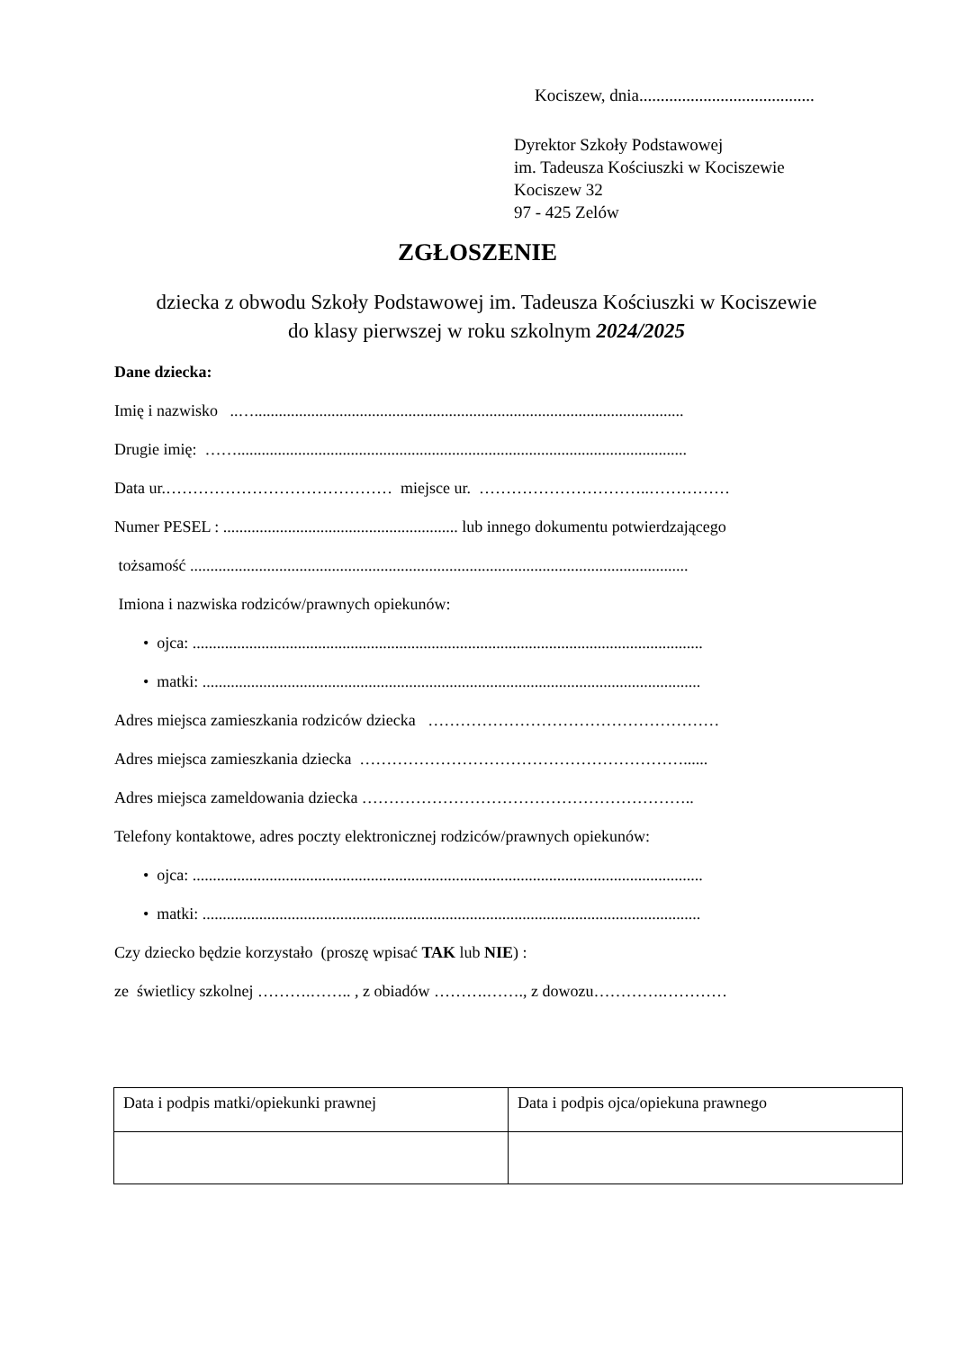Kociszew, dnia.........................................
Dyrektor Szkoły Podstawowej
im. Tadeusza Kościuszki w Kociszewie
Kociszew 32
97 - 425 Zelów
ZGŁOSZENIE
dziecka z obwodu Szkoły Podstawowej im. Tadeusza Kościuszki w Kociszewie
do klasy pierwszej w roku szkolnym 2024/2025
Dane dziecka:
Imię i nazwisko ..…..........................................................................................................
Drugie imię: ……...............................................................................................................
Data ur.…………………………………… miejsce ur. …………………………..……………
Numer PESEL : .......................................................... lub innego dokumentu potwierdzającego
tożsamość ...........................................................................................................................
Imiona i nazwiska rodziców/prawnych opiekunów:
• ojca: ..............................................................................................................................
• matki: ...........................................................................................................................
Adres miejsca zamieszkania rodziców dziecka ………………………………………………
Adres miejsca zamieszkania dziecka ……………………………………………………......
Adres miejsca zameldowania dziecka ……………………………………………………..
Telefony kontaktowe, adres poczty elektronicznej rodziców/prawnych opiekunów:
• ojca: ..............................................................................................................................
• matki: ...........................................................................................................................
Czy dziecko będzie korzystało (proszę wpisać TAK lub NIE) :
ze świetlicy szkolnej ……….…….. , z obiadów ……….……., z dowozu………….…………
| Data i podpis matki/opiekunki prawnej | Data i podpis ojca/opiekuna prawnego |